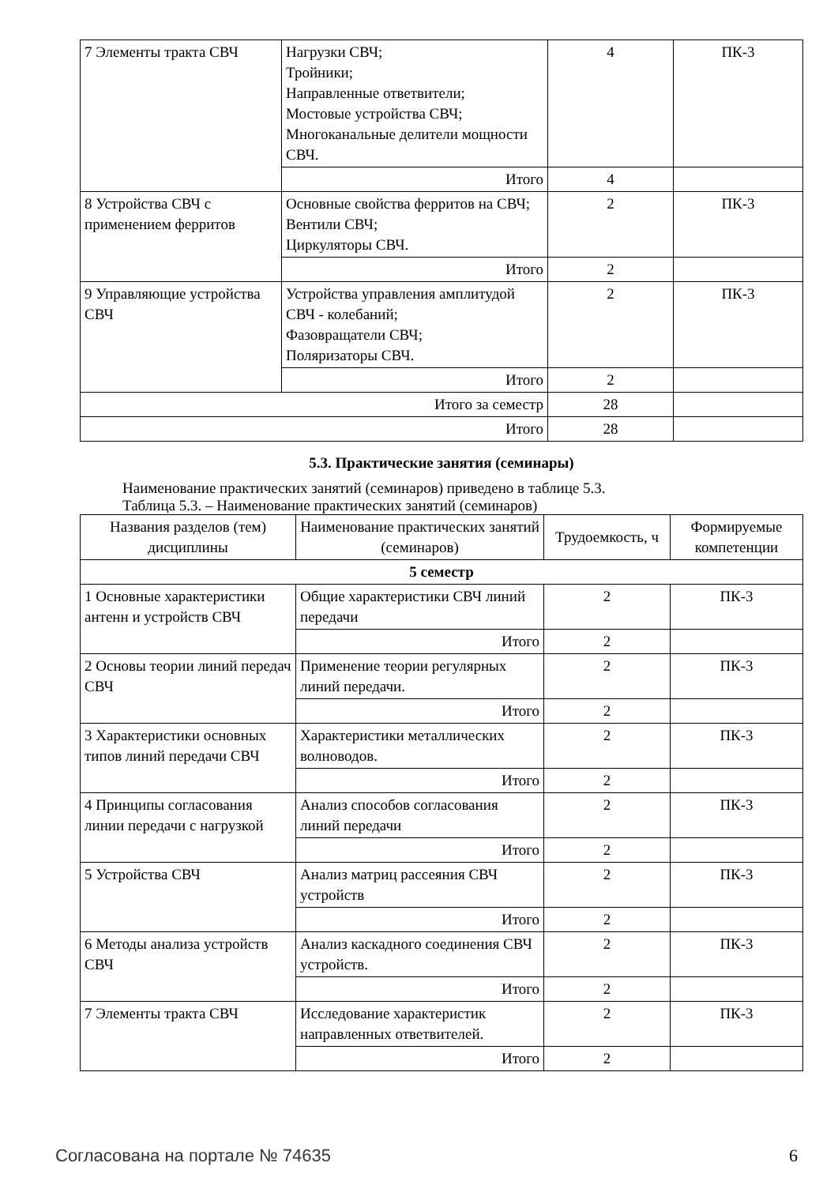| 7 Элементы тракта СВЧ | Нагрузки СВЧ; Тройники; Направленные ответвители; Мостовые устройства СВЧ; Многоканальные делители мощности СВЧ. | 4 | ПК-3 |
| | Итого | 4 | |
| 8 Устройства СВЧ с применением ферритов | Основные свойства ферритов на СВЧ; Вентили СВЧ; Циркуляторы СВЧ. | 2 | ПК-3 |
| | Итого | 2 | |
| 9 Управляющие устройства СВЧ | Устройства управления амплитудой СВЧ - колебаний; Фазовращатели СВЧ; Поляризаторы СВЧ. | 2 | ПК-3 |
| | Итого | 2 | |
| Итого за семестр | | 28 | |
| Итого | | 28 | |
5.3. Практические занятия (семинары)
Наименование практических занятий (семинаров) приведено в таблице 5.3.
Таблица 5.3. – Наименование практических занятий (семинаров)
| Названия разделов (тем) дисциплины | Наименование практических занятий (семинаров) | Трудоемкость, ч | Формируемые компетенции |
| --- | --- | --- | --- |
| 5 семестр | | | |
| 1 Основные характеристики антенн и устройств СВЧ | Общие характеристики СВЧ линий передачи | 2 | ПК-3 |
| | Итого | 2 | |
| 2 Основы теории линий передач СВЧ | Применение теории регулярных линий передачи. | 2 | ПК-3 |
| | Итого | 2 | |
| 3 Характеристики основных типов линий передачи СВЧ | Характеристики металлических волноводов. | 2 | ПК-3 |
| | Итого | 2 | |
| 4 Принципы согласования линии передачи с нагрузкой | Анализ способов согласования линий передачи | 2 | ПК-3 |
| | Итого | 2 | |
| 5 Устройства СВЧ | Анализ матриц рассеяния СВЧ устройств | 2 | ПК-3 |
| | Итого | 2 | |
| 6 Методы анализа устройств СВЧ | Анализ каскадного соединения СВЧ устройств. | 2 | ПК-3 |
| | Итого | 2 | |
| 7 Элементы тракта СВЧ | Исследование характеристик направленных ответвителей. | 2 | ПК-3 |
| | Итого | 2 | |
Согласована на портале № 74635 6